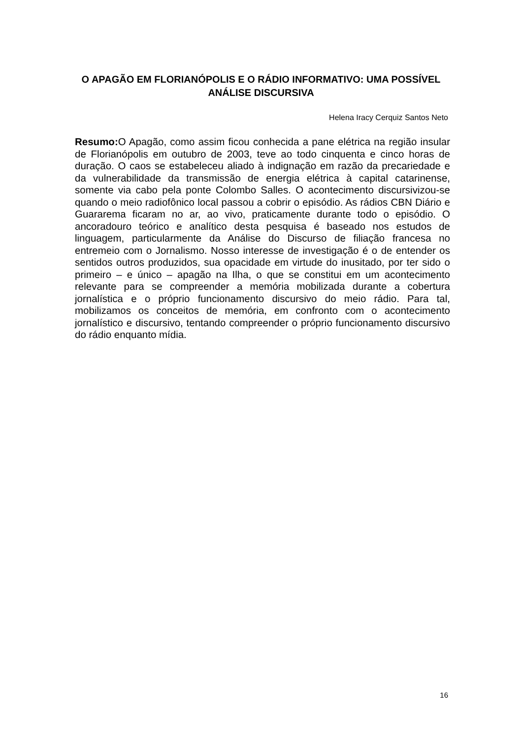O APAGÃO EM FLORIANÓPOLIS E O RÁDIO INFORMATIVO: UMA POSSÍVEL ANÁLISE DISCURSIVA
Helena Iracy Cerquiz Santos Neto
Resumo: O Apagão, como assim ficou conhecida a pane elétrica na região insular de Florianópolis em outubro de 2003, teve ao todo cinquenta e cinco horas de duração. O caos se estabeleceu aliado à indignação em razão da precariedade e da vulnerabilidade da transmissão de energia elétrica à capital catarinense, somente via cabo pela ponte Colombo Salles. O acontecimento discursivizou-se quando o meio radiofônico local passou a cobrir o episódio. As rádios CBN Diário e Guararema ficaram no ar, ao vivo, praticamente durante todo o episódio. O ancoradouro teórico e analítico desta pesquisa é baseado nos estudos de linguagem, particularmente da Análise do Discurso de filiação francesa no entremeio com o Jornalismo. Nosso interesse de investigação é o de entender os sentidos outros produzidos, sua opacidade em virtude do inusitado, por ter sido o primeiro – e único – apagão na Ilha, o que se constitui em um acontecimento relevante para se compreender a memória mobilizada durante a cobertura jornalística e o próprio funcionamento discursivo do meio rádio. Para tal, mobilizamos os conceitos de memória, em confronto com o acontecimento jornalístico e discursivo, tentando compreender o próprio funcionamento discursivo do rádio enquanto mídia.
16